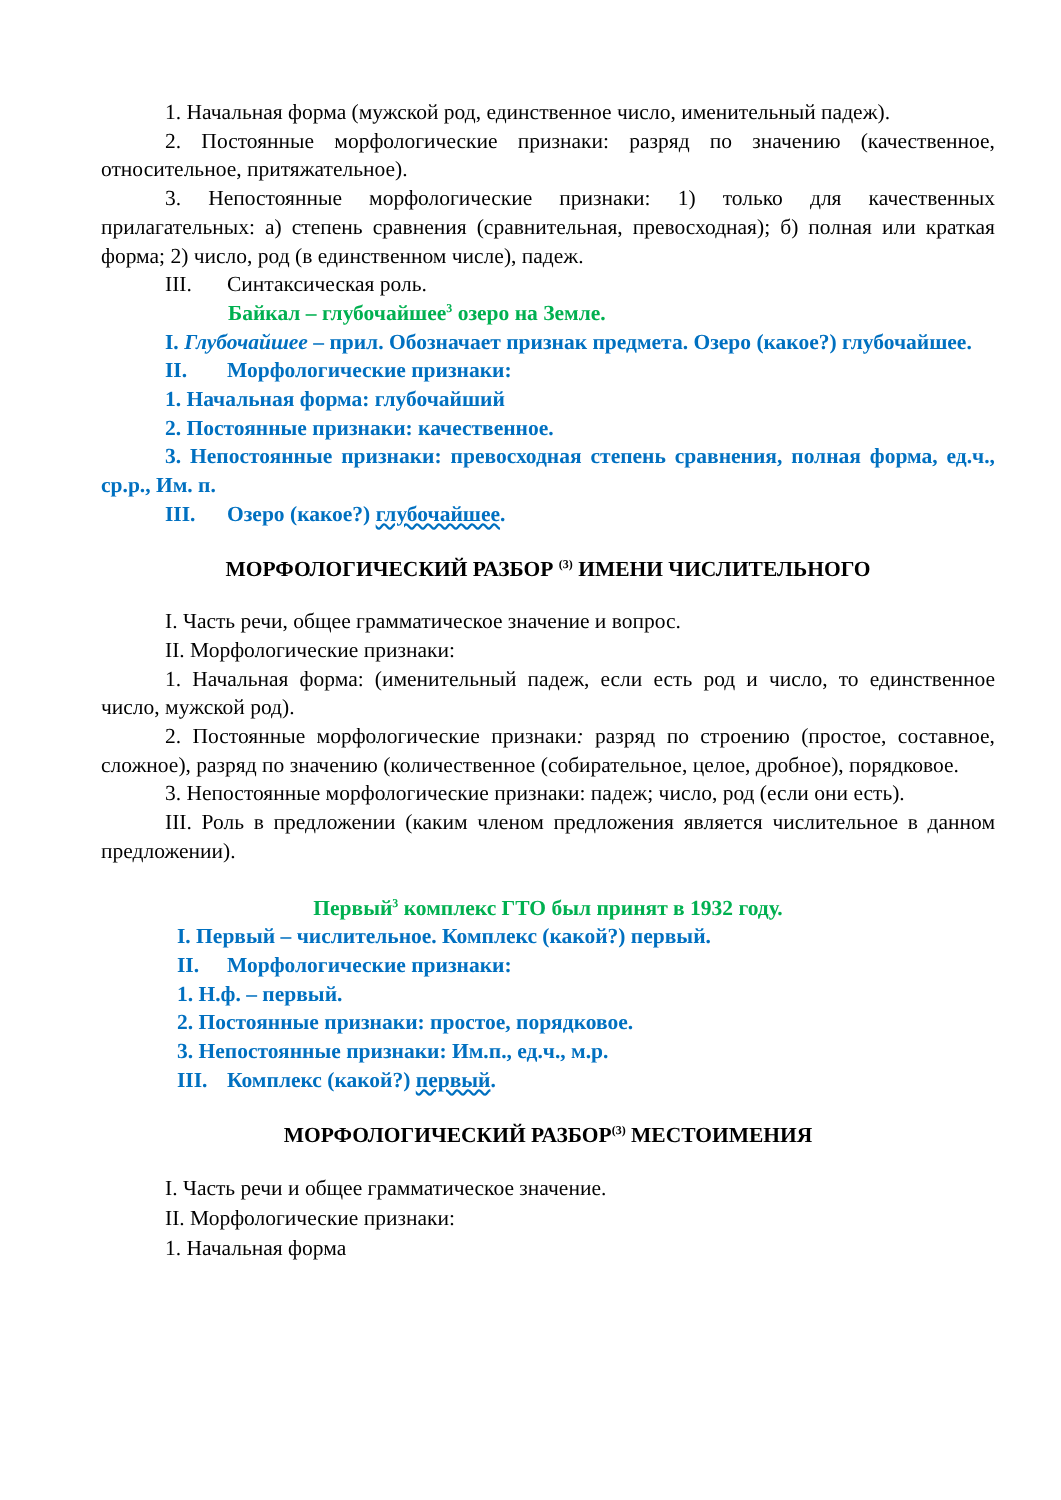1. Начальная форма (мужской род, единственное число, именительный падеж).
2. Постоянные морфологические признаки: разряд по значению (качественное, относительное, притяжательное).
3. Непостоянные морфологические признаки: 1) только для качественных прилагательных: а) степень сравнения (сравнительная, превосходная); б) полная или краткая форма; 2) число, род (в единственном числе), падеж.
III. Синтаксическая роль.
Байкал – глубочайшее<sup>3</sup> озеро на Земле.
I. Глубочайшее – прил. Обозначает признак предмета. Озеро (какое?) глубочайшее.
II. Морфологические признаки:
1. Начальная форма: глубочайший
2. Постоянные признаки: качественное.
3. Непостоянные признаки: превосходная степень сравнения, полная форма, ед.ч., ср.р., Им. п.
III. Озеро (какое?) глубочайшее.
МОРФОЛОГИЧЕСКИЙ РАЗБОР <sup>(3)</sup> ИМЕНИ ЧИСЛИТЕЛЬНОГО
I. Часть речи, общее грамматическое значение и вопрос.
II. Морфологические признаки:
1. Начальная форма: (именительный падеж, если есть род и число, то единственное число, мужской род).
2. Постоянные морфологические признаки: разряд по строению (простое, составное, сложное), разряд по значению (количественное (собирательное, целое, дробное), порядковое.
3. Непостоянные морфологические признаки: падеж; число, род (если они есть).
III. Роль в предложении (каким членом предложения является числительное в данном предложении).
Первый<sup>3</sup> комплекс ГТО был принят в 1932 году.
I. Первый – числительное. Комплекс (какой?) первый.
II. Морфологические признаки:
1. Н.ф. – первый.
2. Постоянные признаки: простое, порядковое.
3. Непостоянные признаки: Им.п., ед.ч., м.р.
III. Комплекс (какой?) первый.
МОРФОЛОГИЧЕСКИЙ РАЗБОР<sup>(3)</sup> МЕСТОИМЕНИЯ
I. Часть речи и общее грамматическое значение.
II. Морфологические признаки:
1. Начальная форма